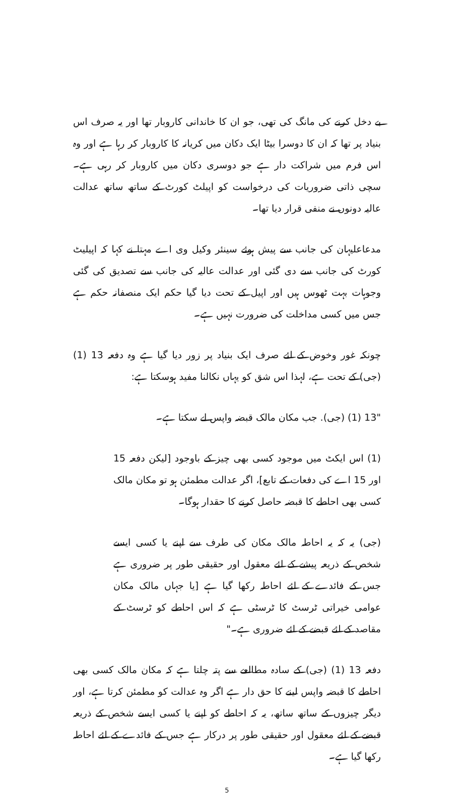بے دخل کرنے کی مانگ کی تھی، جو ان کا خاندانی کاروبار تھا اور یہ صرف اس بنیاد پر تھا کہ ان کا دوسرا بیٹا ایک دکان میں کریانہ کا کاروبار کر رہا ہے اور وہ اس فرم میں شراکت دار ہے جو دوسری دکان میں کاروبار کر رہی ہے۔ سچی ذاتی ضروریات کی درخواست کو اپیلٹ کورٹ کے ساتھ ساتھ عدالت عالیہ دونوں نے منفی قرار دیا تھا۔
مدعاعلیہان کی جانب سے پیش ہوئے سینئر وکیل وی اے مہتا نے کہا کہ اپیلیٹ کورٹ کی جانب سے دی گئی اور عدالت عالیہ کی جانب سے تصدیق کی گئی وجوہات بہت ٹھوس ہیں اور اپیل کے تحت دیا گیا حکم ایک منصفانہ حکم ہے جس میں کسی مداخلت کی ضرورت نہیں ہے۔
چونکہ غور وخوض کے لئے صرف ایک بنیاد پر زور دیا گیا ہے وہ دفعہ 13 (1) (جی) کے تحت ہے، لہذا اس شق کو یہاں نکالنا مفید ہوسکتا ہے:
"13 (1) (جی). جب مکان مالک قبضہ واپس لے سکتا ہے۔
(1) اس ایکٹ میں موجود کسی بھی چیز کے باوجود [لیکن دفعہ 15 اور 15 اے کی دفعات کے تابع]، اگر عدالت مطمئن ہو تو مکان مالک کسی بھی احاطے کا قبضہ حاصل کرنے کا حقدار ہوگا۔
(جی) یہ کہ یہ احاطہ مالک مکان کی طرف سے اپنے یا کسی ایسے شخص کے ذریعہ پیشے کے لئے معقول اور حقیقی طور پر ضروری ہے جس کے فائدے کے لئے احاطہ رکھا گیا ہے [یا جہاں مالک مکان عوامی خیراتی ٹرسٹ کا ٹرسٹی ہے کہ اس احاطے کو ٹرسٹ کے مقاصد کے لئے قبضے کے لئے ضروری ہے۔"
دفعہ 13 (1) (جی) کے سادہ مطالعے سے پتہ چلتا ہے کہ مکان مالک کسی بھی احاطے کا قبضہ واپس لینے کا حق دار ہے اگر وہ عدالت کو مطمئن کرتا ہے، اور دیگر چیزوں کے ساتھ ساتھ، یہ کہ احاطے کو اپنے یا کسی ایسے شخص کے ذریعہ قبضے کے لئے معقول اور حقیقی طور پر درکار ہے جس کے فائدے کے لئے احاطہ رکھا گیا ہے۔
5